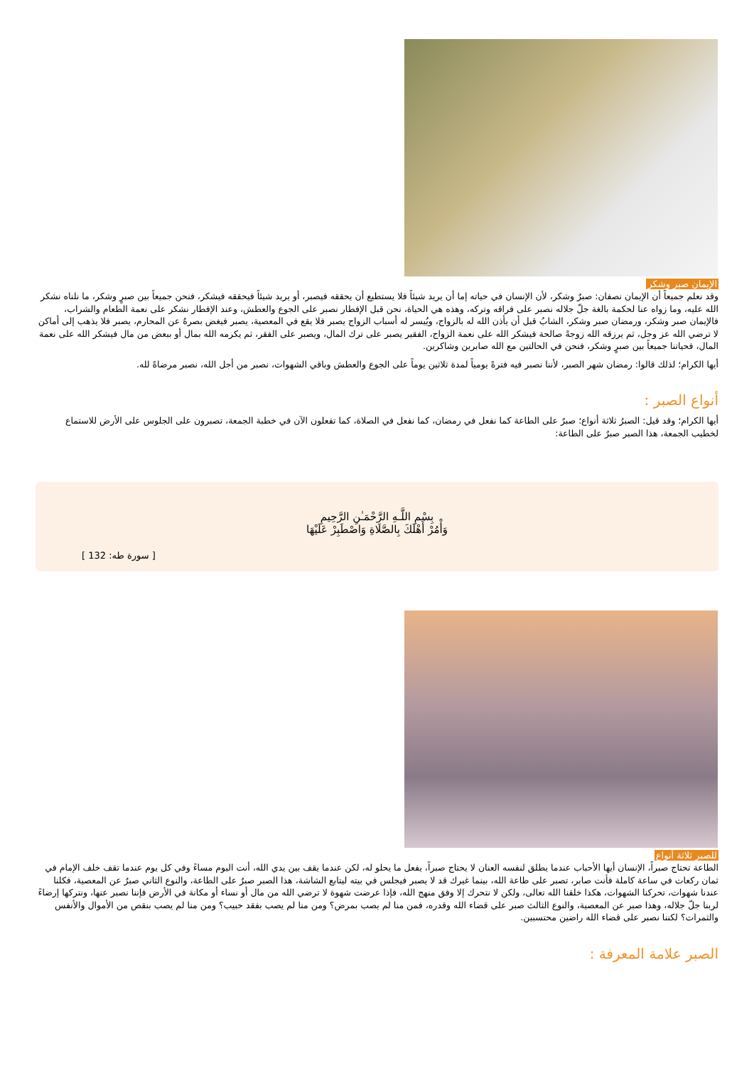الإيمان صبر وشكر
وقد نعلم جميعاً أن الإيمان نصفان: صبرٌ وشكر، لأن الإنسان في حياته إما أن يريد شيئاً فلا يستطيع أن يحققه فيصبر، أو يريد شيئاً فيحققه فيشكر، فنحن جميعاً بين صبرٍ وشكر، ما نلناه نشكر الله عليه، وما زواه عنا لحكمة بالغة جلّ جلاله نصبر على فراقه وتركه، وهذه هي الحياة، نحن قبل الإفطار نصبر على الجوع والعطش، وعند الإفطار نشكر على نعمة الطعام والشراب، فالإيمان صبر وشكر، ورمضان صبر وشكر، الشابُ قبل أن يأذن الله له بالزواج، ويُيسر له أسباب الزواج يصبر فلا يقع في المعصية، يصبر فيغض بصرهُ عن المحارم، يصبر فلا يذهب إلى أماكن لا ترضي الله عز وجل، ثم يرزقه الله زوجةً صالحة فيشكر الله على نعمة الزواج، الفقير يصبر على ترك المال، ويصبر على الفقر، ثم يكرمه الله بمال أو ببعض من مال فيشكر الله على نعمة المال، فحياتنا جميعاً بين صبرٍ وشكر، فنحن في الحالتين مع الله صابرين وشاكرين.
أيها الكرام؛ لذلك قالوا: رمضان شهر الصبر، لأننا نصبر فيه فترةً يومياً لمدة ثلاثين يوماً على الجوع والعطش وباقي الشهوات، نصبر من أجل الله، نصبر مرضاةً لله.
أنواع الصبر :
أيها الكرام؛ وقد قيل: الصبرُ ثلاثة أنواع؛ صبرٌ على الطاعة كما نفعل في رمضان، كما نفعل في الصلاة، كما تفعلون الآن في خطبة الجمعة، تصبرون على الجلوس على الأرض للاستماع لخطيب الجمعة، هذا الصبر صبرٌ على الطاعة:
بِسْمِ اللَّـهِ الرَّحْمَـٰنِ الرَّحِيمِ
وَأْمُرْ أَهْلَكَ بِالصَّلَاةِ وَاصْطَبِرْ عَلَيْهَا
[ سورة طه: 132 ]
للصبر ثلاثة أنواع
الطاعة تحتاج صبراً، الإنسان أيها الأحباب عندما يطلق لنفسه العنان لا يحتاج صبراً، يفعل ما يحلو له، لكن عندما يقف بين يدي الله، أنت اليوم مساءً وفي كل يوم عندما تقف خلف الإمام في ثمان ركعات في ساعة كاملة فأنت صابر، تصبر على طاعة الله، بينما غيرك قد لا يصبر فيجلس في بيته ليتابع الشاشة، هذا الصبر صبرٌ على الطاعة، والنوع الثاني صبرٌ عن المعصية، فكلنا عندنا شهوات، تحركنا الشهوات، هكذا خلقنا الله تعالى، ولكن لا نتحرك إلا وفق منهج الله، فإذا عرضت شهوة لا ترضي الله من مال أو نساء أو مكانة في الأرض فإننا نصبر عنها، ونتركها إرضاءً لربنا جلّ جلاله، وهذا صبر عن المعصية، والنوع الثالث صبر على قضاء الله وقدره، فمن منا لم يصب بمرض؟ ومن منا لم يصب بفقد حبيب؟ ومن منا لم يصب بنقص من الأموال والأنفس والثمرات؟ لكننا نصبر على قضاء الله راضين محتسبين.
الصبر علامة المعرفة :